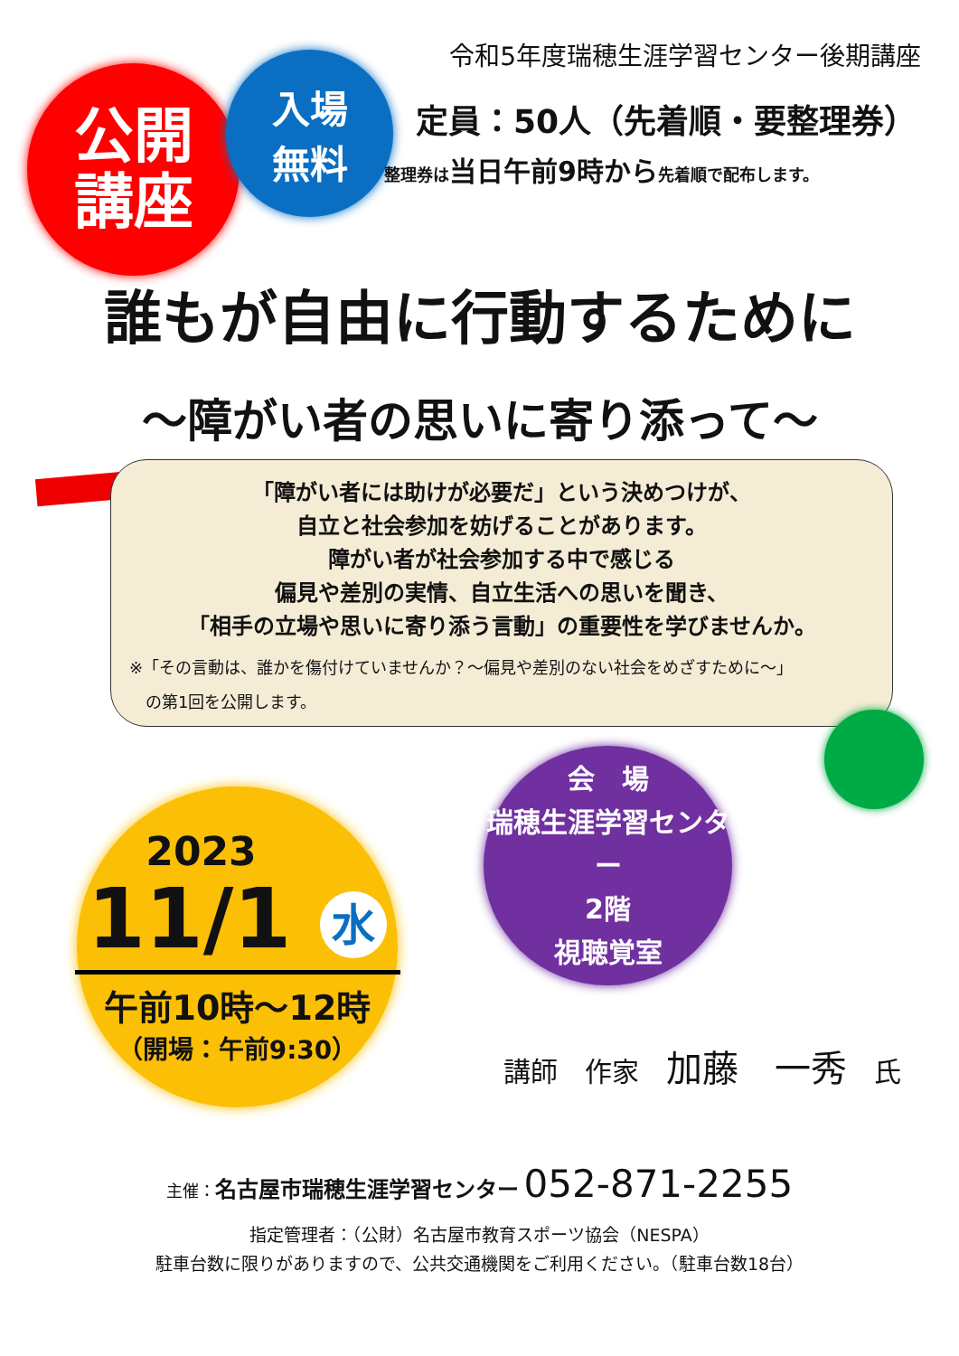令和5年度瑞穂生涯学習センター後期講座
公開
講座
入場
無料
定員：50人（先着順・要整理券）
整理券は当日午前9時から先着順で配布します。
誰もが自由に行動するために
～障がい者の思いに寄り添って～
「障がい者には助けが必要だ」という決めつけが、
自立と社会参加を妨げることがあります。
障がい者が社会参加する中で感じる
偏見や差別の実情、自立生活への思いを聞き、
「相手の立場や思いに寄り添う言動」の重要性を学びませんか。
※「その言動は、誰かを傷付けていませんか？～偏見や差別のない社会をめざすために～」
　の第1回を公開します。
会　場
瑞穂生涯学習センター
2階
視聴覚室
2023
11/1 水
午前10時～12時
（開場：午前9:30）
講師　作家　加藤　一秀　氏
主催：名古屋市瑞穂生涯学習センター 052-871-2255
指定管理者：（公財）名古屋市教育スポーツ協会（NESPA）
駐車台数に限りがありますので、公共交通機関をご利用ください。（駐車台数18台）